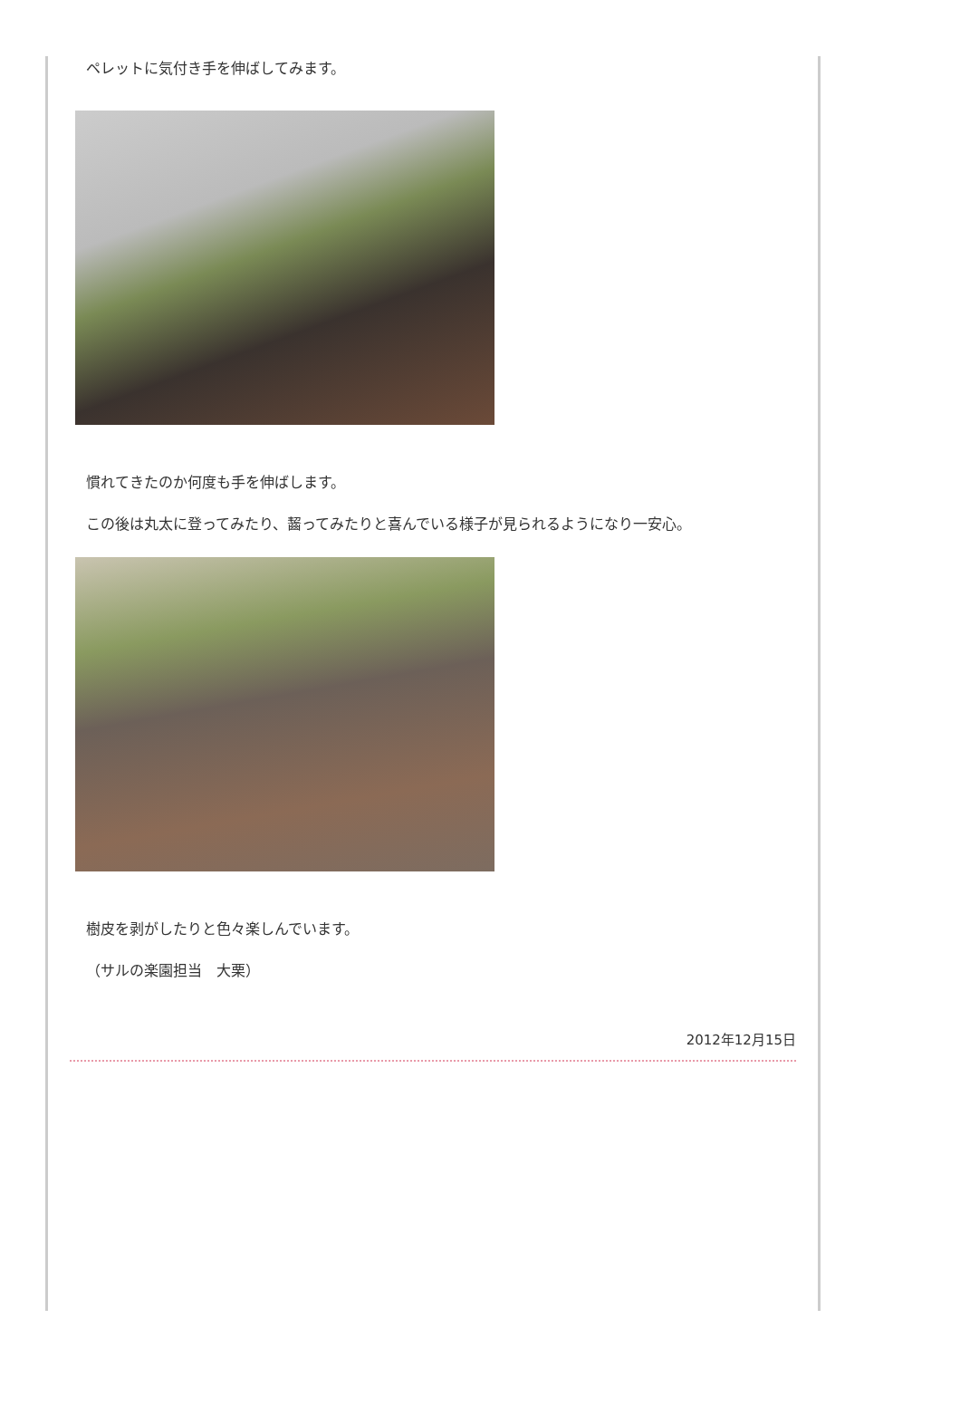ペレットに気付き手を伸ばしてみます。
慣れてきたのか何度も手を伸ばします。
この後は丸太に登ってみたり、齧ってみたりと喜んでいる様子が見られるようになり一安心。
樹皮を剥がしたりと色々楽しんでいます。
（サルの楽園担当　大栗）
2012年12月15日